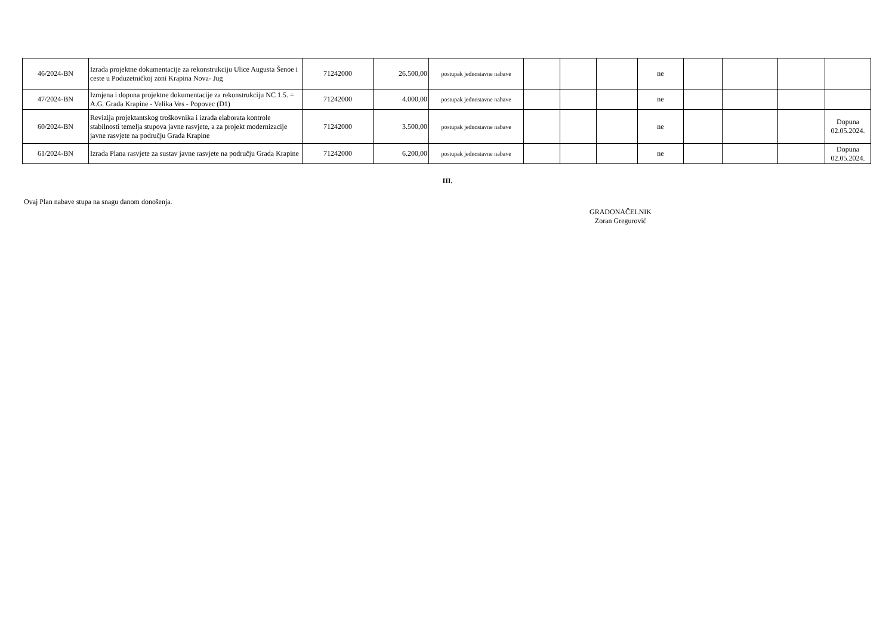| 46/2024-BN | Izrada projektne dokumentacije za rekonstrukciju Ulice Augusta Šenoe i ceste u Poduzetničkoj zoni Krapina Nova- Jug | 71242000 | 26.500,00 | postupak jednostavne nabave | | | | ne | | | | |
| 47/2024-BN | Izmjena i dopuna projektne dokumentacije za rekonstrukciju NC 1.5. = A.G. Grada Krapine - Velika Ves - Popovec (D1) | 71242000 | 4.000,00 | postupak jednostavne nabave | | | | ne | | | | |
| 60/2024-BN | Revizija projektantskog troškovnika i izrada elaborata kontrole stabilnosti temelja stupova javne rasvjete, a za projekt modernizacije javne rasvjete na području Grada Krapine | 71242000 | 3.500,00 | postupak jednostavne nabave | | | | ne | | | | Dopuna 02.05.2024. |
| 61/2024-BN | Izrada Plana rasvjete za sustav javne rasvjete na području Grada Krapine | 71242000 | 6.200,00 | postupak jednostavne nabave | | | | ne | | | | Dopuna 02.05.2024. |
III.
Ovaj Plan nabave stupa na snagu danom donošenja.
GRADONAČELNIK
Zoran Gregurović